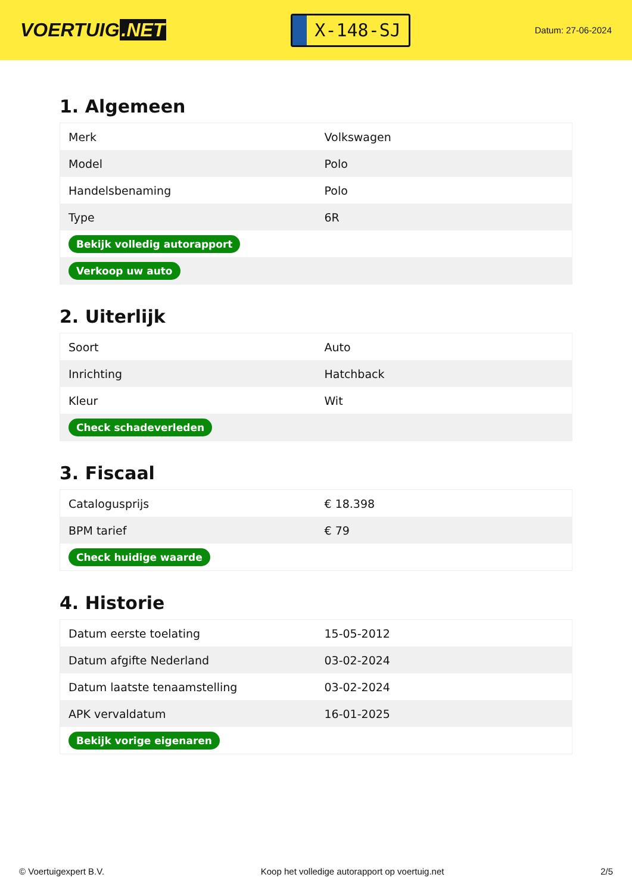VOERTUIG.NET
X-148-SJ
Datum: 27-06-2024
1. Algemeen
| Merk | Volkswagen |
| Model | Polo |
| Handelsbenaming | Polo |
| Type | 6R |
| Bekijk volledig autorapport | |
| Verkoop uw auto | |
2. Uiterlijk
| Soort | Auto |
| Inrichting | Hatchback |
| Kleur | Wit |
| Check schadeverleden | |
3. Fiscaal
| Catalogusprijs | € 18.398 |
| BPM tarief | € 79 |
| Check huidige waarde | |
4. Historie
| Datum eerste toelating | 15-05-2012 |
| Datum afgifte Nederland | 03-02-2024 |
| Datum laatste tenaamstelling | 03-02-2024 |
| APK vervaldatum | 16-01-2025 |
| Bekijk vorige eigenaren | |
© Voertuigexpert B.V. Koop het volledige autorapport op voertuig.net 2/5